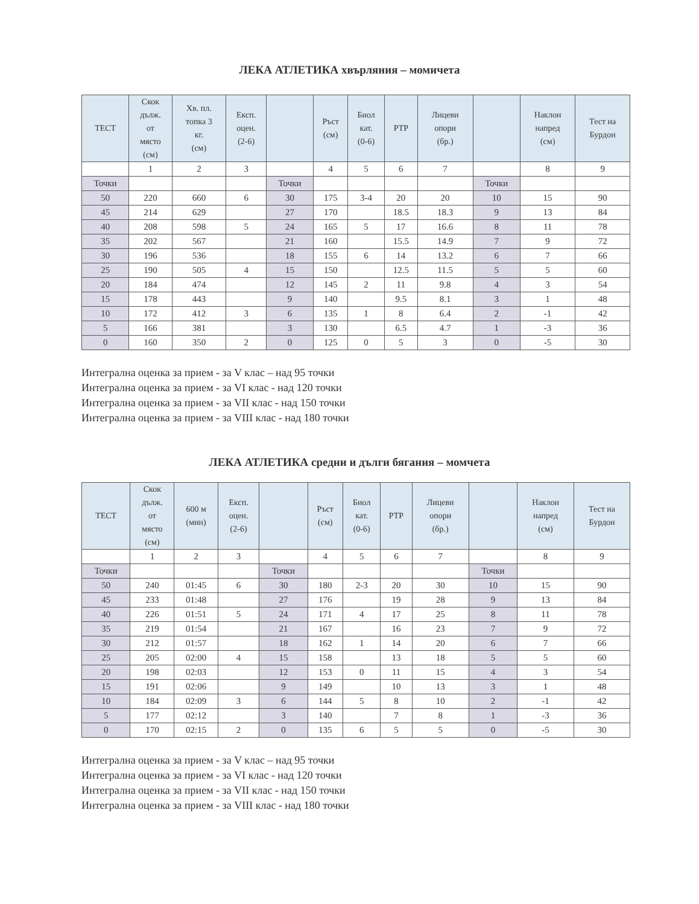ЛЕКА АТЛЕТИКА хвърляния – момичета
| ТЕСТ | Скок дълж. от място (см) | Хв. пл. топка 3 кг. (см) | Експ. оцен. (2-6) | | Ръст (см) | Биол кат. (0-6) | РТР | Лицеви опори (бр.) | | Наклон напред (см) | Тест на Бурдон |
| --- | --- | --- | --- | --- | --- | --- | --- | --- | --- | --- | --- |
| | 1 | 2 | 3 | | 4 | 5 | 6 | 7 | | 8 | 9 |
| Точки | | | | Точки | | | | | Точки | | |
| 50 | 220 | 660 | 6 | 30 | 175 | 3-4 | 20 | 20 | 10 | 15 | 90 |
| 45 | 214 | 629 | | 27 | 170 | | 18.5 | 18.3 | 9 | 13 | 84 |
| 40 | 208 | 598 | 5 | 24 | 165 | 5 | 17 | 16.6 | 8 | 11 | 78 |
| 35 | 202 | 567 | | 21 | 160 | | 15.5 | 14.9 | 7 | 9 | 72 |
| 30 | 196 | 536 | | 18 | 155 | 6 | 14 | 13.2 | 6 | 7 | 66 |
| 25 | 190 | 505 | 4 | 15 | 150 | | 12.5 | 11.5 | 5 | 5 | 60 |
| 20 | 184 | 474 | | 12 | 145 | 2 | 11 | 9.8 | 4 | 3 | 54 |
| 15 | 178 | 443 | | 9 | 140 | | 9.5 | 8.1 | 3 | 1 | 48 |
| 10 | 172 | 412 | 3 | 6 | 135 | 1 | 8 | 6.4 | 2 | -1 | 42 |
| 5 | 166 | 381 | | 3 | 130 | | 6.5 | 4.7 | 1 | -3 | 36 |
| 0 | 160 | 350 | 2 | 0 | 125 | 0 | 5 | 3 | 0 | -5 | 30 |
Интегрална оценка за прием - за V клас – над 95 точки
Интегрална оценка за прием - за VI клас - над 120 точки
Интегрална оценка за прием - за VII клас - над 150 точки
Интегрална оценка за прием - за VIII клас - над 180 точки
ЛЕКА АТЛЕТИКА средни и дълги бягания – момчета
| ТЕСТ | Скок дълж. от място (см) | 600 м (мин) | Експ. оцен. (2-6) | | Ръст (см) | Биол кат. (0-6) | РТР | Лицеви опори (бр.) | | Наклон напред (см) | Тест на Бурдон |
| --- | --- | --- | --- | --- | --- | --- | --- | --- | --- | --- | --- |
| | 1 | 2 | 3 | | 4 | 5 | 6 | 7 | | 8 | 9 |
| Точки | | | | Точки | | | | | Точки | | |
| 50 | 240 | 01:45 | 6 | 30 | 180 | 2-3 | 20 | 30 | 10 | 15 | 90 |
| 45 | 233 | 01:48 | | 27 | 176 | | 19 | 28 | 9 | 13 | 84 |
| 40 | 226 | 01:51 | 5 | 24 | 171 | 4 | 17 | 25 | 8 | 11 | 78 |
| 35 | 219 | 01:54 | | 21 | 167 | | 16 | 23 | 7 | 9 | 72 |
| 30 | 212 | 01:57 | | 18 | 162 | 1 | 14 | 20 | 6 | 7 | 66 |
| 25 | 205 | 02:00 | 4 | 15 | 158 | | 13 | 18 | 5 | 5 | 60 |
| 20 | 198 | 02:03 | | 12 | 153 | 0 | 11 | 15 | 4 | 3 | 54 |
| 15 | 191 | 02:06 | | 9 | 149 | | 10 | 13 | 3 | 1 | 48 |
| 10 | 184 | 02:09 | 3 | 6 | 144 | 5 | 8 | 10 | 2 | -1 | 42 |
| 5 | 177 | 02:12 | | 3 | 140 | | 7 | 8 | 1 | -3 | 36 |
| 0 | 170 | 02:15 | 2 | 0 | 135 | 6 | 5 | 5 | 0 | -5 | 30 |
Интегрална оценка за прием - за V клас – над 95 точки
Интегрална оценка за прием - за VI клас - над 120 точки
Интегрална оценка за прием - за VII клас - над 150 точки
Интегрална оценка за прием - за VIII клас - над 180 точки